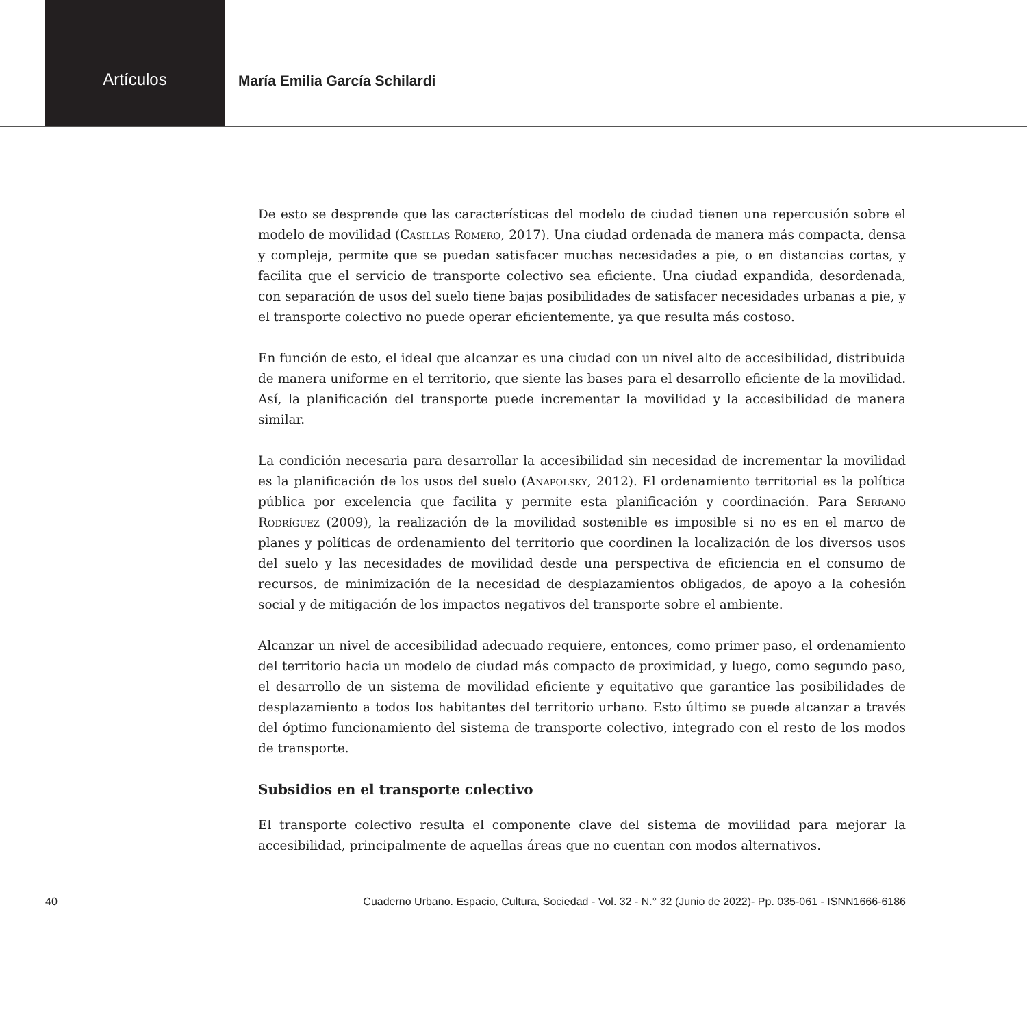Artículos María Emilia García Schilardi
De esto se desprende que las características del modelo de ciudad tienen una repercusión sobre el modelo de movilidad (Casillas Romero, 2017). Una ciudad ordenada de manera más compacta, densa y compleja, permite que se puedan satisfacer muchas necesidades a pie, o en distancias cortas, y facilita que el servicio de transporte colectivo sea eficiente. Una ciudad expandida, desordenada, con separación de usos del suelo tiene bajas posibilidades de satisfacer necesidades urbanas a pie, y el transporte colectivo no puede operar eficientemente, ya que resulta más costoso.
En función de esto, el ideal que alcanzar es una ciudad con un nivel alto de accesibilidad, distribuida de manera uniforme en el territorio, que siente las bases para el desarrollo eficiente de la movilidad. Así, la planificación del transporte puede incrementar la movilidad y la accesibilidad de manera similar.
La condición necesaria para desarrollar la accesibilidad sin necesidad de incrementar la movilidad es la planificación de los usos del suelo (Anapolsky, 2012). El ordenamiento territorial es la política pública por excelencia que facilita y permite esta planificación y coordinación. Para Serrano Rodríguez (2009), la realización de la movilidad sostenible es imposible si no es en el marco de planes y políticas de ordenamiento del territorio que coordinen la localización de los diversos usos del suelo y las necesidades de movilidad desde una perspectiva de eficiencia en el consumo de recursos, de minimización de la necesidad de desplazamientos obligados, de apoyo a la cohesión social y de mitigación de los impactos negativos del transporte sobre el ambiente.
Alcanzar un nivel de accesibilidad adecuado requiere, entonces, como primer paso, el ordenamiento del territorio hacia un modelo de ciudad más compacto de proximidad, y luego, como segundo paso, el desarrollo de un sistema de movilidad eficiente y equitativo que garantice las posibilidades de desplazamiento a todos los habitantes del territorio urbano. Esto último se puede alcanzar a través del óptimo funcionamiento del sistema de transporte colectivo, integrado con el resto de los modos de transporte.
Subsidios en el transporte colectivo
El transporte colectivo resulta el componente clave del sistema de movilidad para mejorar la accesibilidad, principalmente de aquellas áreas que no cuentan con modos alternativos.
40 Cuaderno Urbano. Espacio, Cultura, Sociedad - Vol. 32 - N.° 32 (Junio de 2022)- Pp. 035-061 - ISNN1666-6186